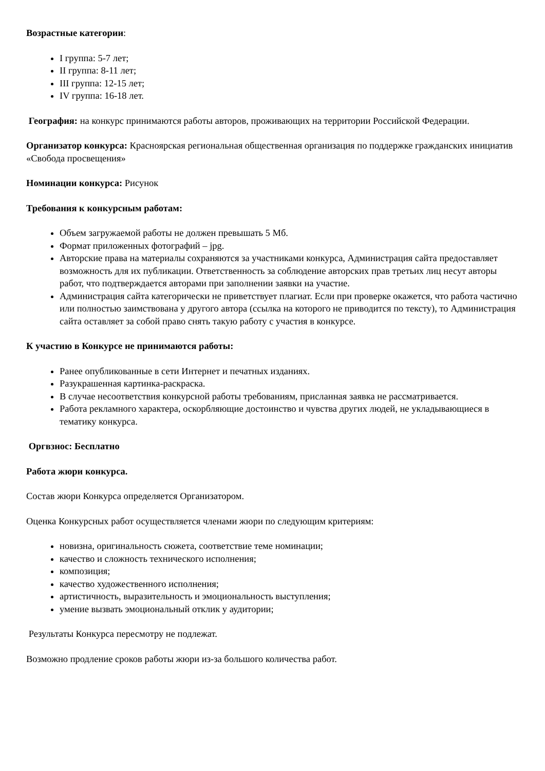Возрастные категории:
I группа: 5-7 лет;
II группа: 8-11 лет;
III группа: 12-15 лет;
IV группа: 16-18 лет.
География: на конкурс принимаются работы авторов, проживающих на территории Российской Федерации.
Организатор конкурса: Красноярская региональная общественная организация по поддержке гражданских инициатив «Свобода просвещения»
Номинации конкурса: Рисунок
Требования к конкурсным работам:
Объем загружаемой работы не должен превышать 5 Мб.
Формат приложенных фотографий – jpg.
Авторские права на материалы сохраняются за участниками конкурса, Администрация сайта предоставляет возможность для их публикации. Ответственность за соблюдение авторских прав третьих лиц несут авторы работ, что подтверждается авторами при заполнении заявки на участие.
Администрация сайта категорически не приветствует плагиат. Если при проверке окажется, что работа частично или полностью заимствована у другого автора (ссылка на которого не приводится по тексту), то Администрация сайта оставляет за собой право снять такую работу с участия в конкурсе.
К участию в Конкурсе не принимаются работы:
Ранее опубликованные в сети Интернет и печатных изданиях.
Разукрашенная картинка-раскраска.
В случае несоответствия конкурсной работы требованиям, присланная заявка не рассматривается.
Работа рекламного характера, оскорбляющие достоинство и чувства других людей, не укладывающиеся в тематику конкурса.
Оргвзнос: Бесплатно
Работа жюри конкурса.
Состав жюри Конкурса определяется Организатором.
Оценка Конкурсных работ осуществляется членами жюри по следующим критериям:
новизна, оригинальность сюжета, соответствие теме номинации;
качество и сложность технического исполнения;
композиция;
качество художественного исполнения;
артистичность, выразительность и эмоциональность выступления;
умение вызвать эмоциональный отклик у аудитории;
Результаты Конкурса пересмотру не подлежат.
Возможно продление сроков работы жюри из-за большого количества работ.